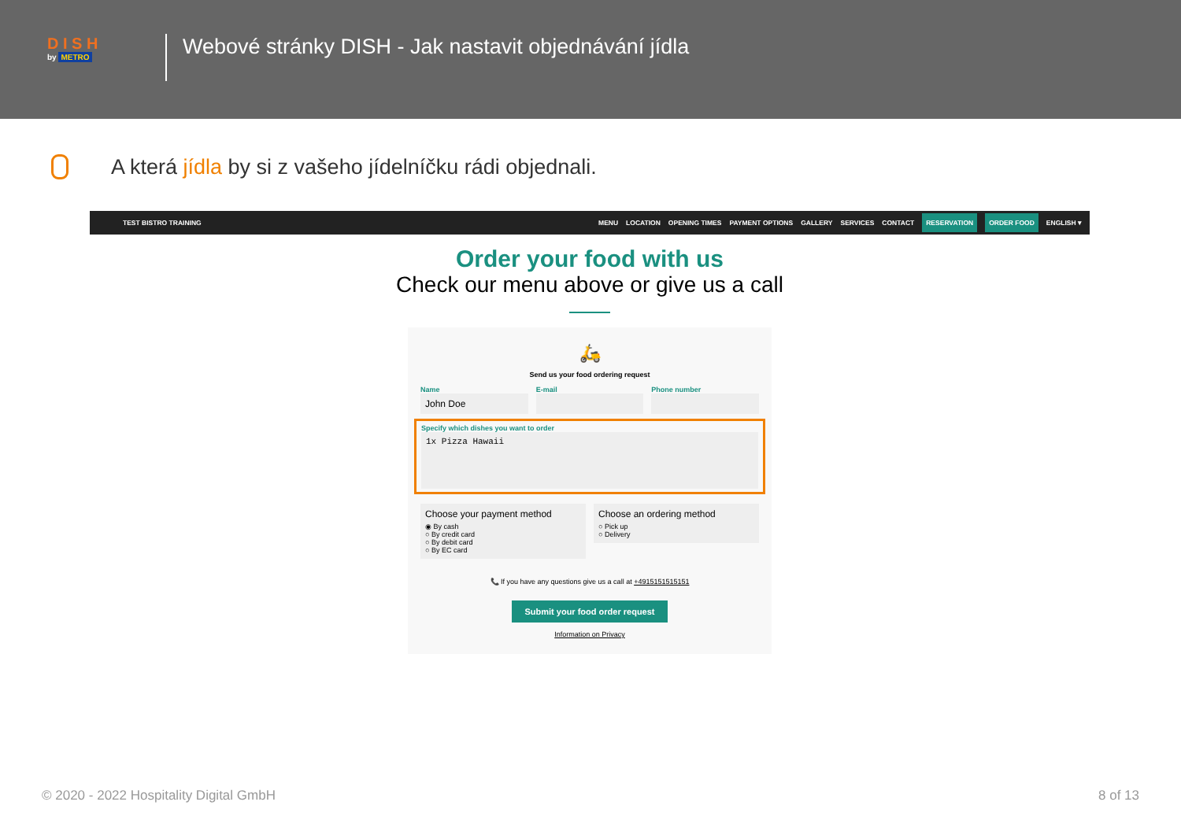D I S H
by METRO
Webové stránky DISH - Jak nastavit objednávání jídla
A která jídla by si z vašeho jídelníčku rádi objednali.
TEST BISTRO TRAINING MENU LOCATION OPENING TIMES PAYMENT OPTIONS GALLERY SERVICES CONTACT RESERVATION ORDER FOOD ENGLISH ▾
Order your food with us
Check our menu above or give us a call
🛵
Send us your food ordering request
Name
John Doe
E-mail Phone number
Specify which dishes you want to order
1x Pizza Hawaii
Choose your payment method
◉ By cash
○ By credit card
○ By debit card
○ By EC card
Choose an ordering method
○ Pick up
○ Delivery
📞 If you have any questions give us a call at +4915151515151
Submit your food order request
Information on Privacy
© 2020 - 2022 Hospitality Digital GmbH 8 of 13